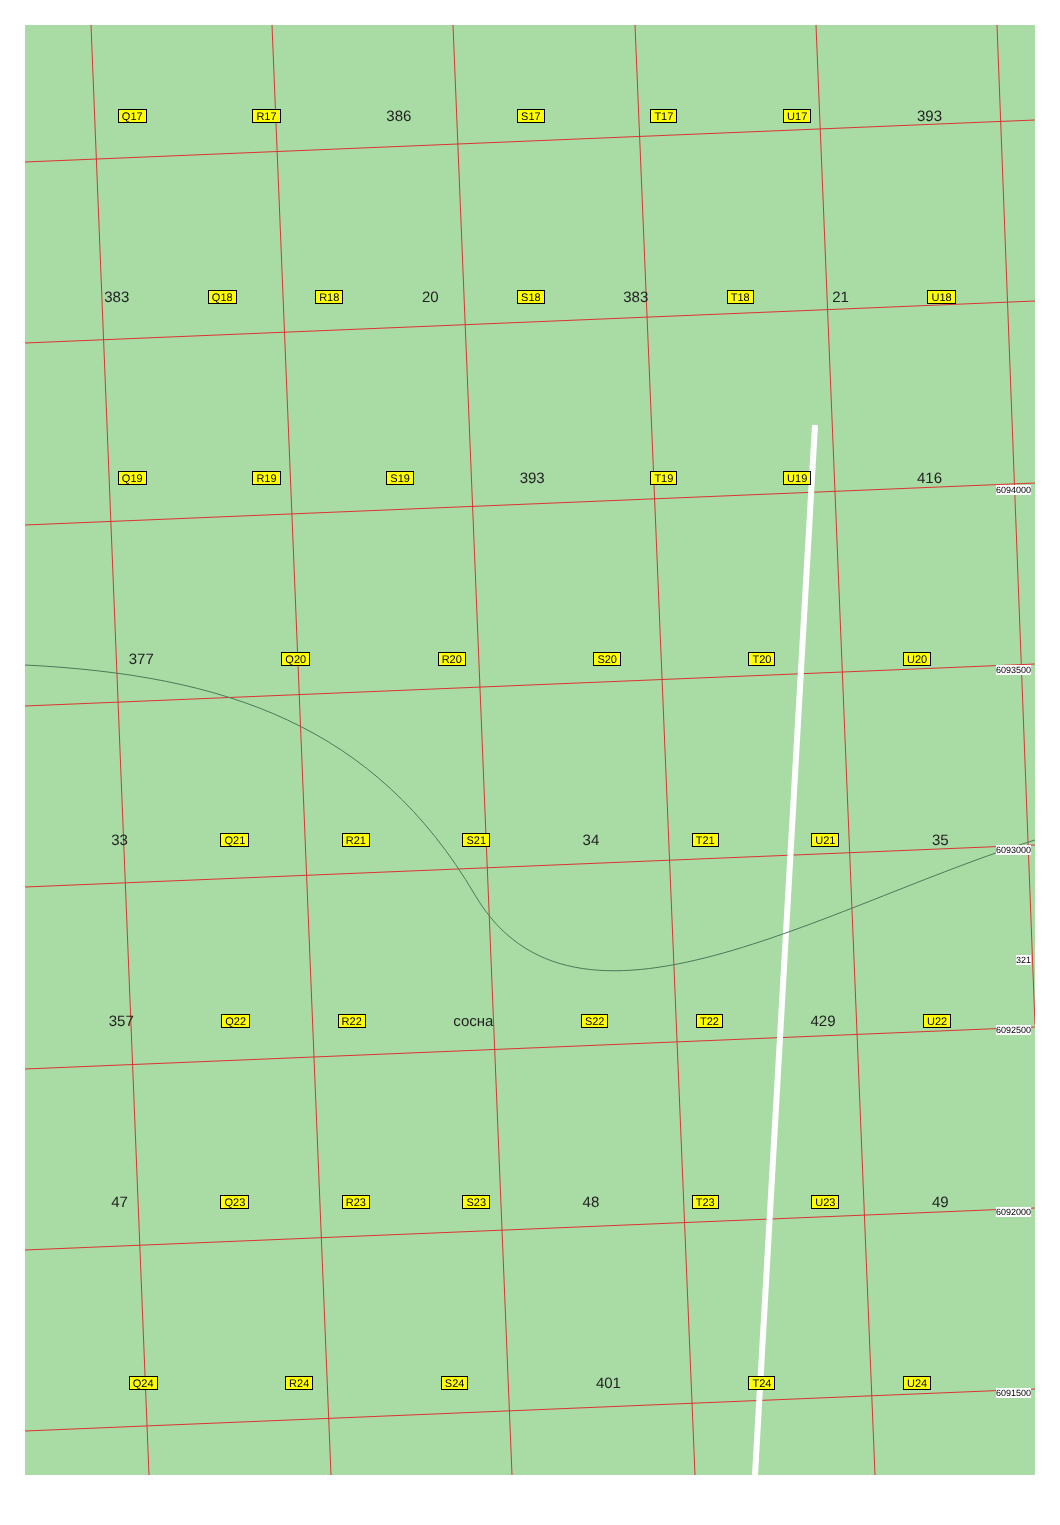Q17 R17 386 S17 T17 U17 393
383 Q18 R18 20 S18 383 T18 21 U18
Q19 R19 S19 393 T19 U19 416
377 Q20 R20 S20 T20 U20
33 Q21 R21 S21 34 T21 U21 35
357 Q22 R22 сосна S22 T22 429 U22
47 Q23 R23 S23 48 T23 U23 49
Q24 R24 S24 401 T24 U24
6094000
6093500
6093000
321
6092500
6092000
6091500